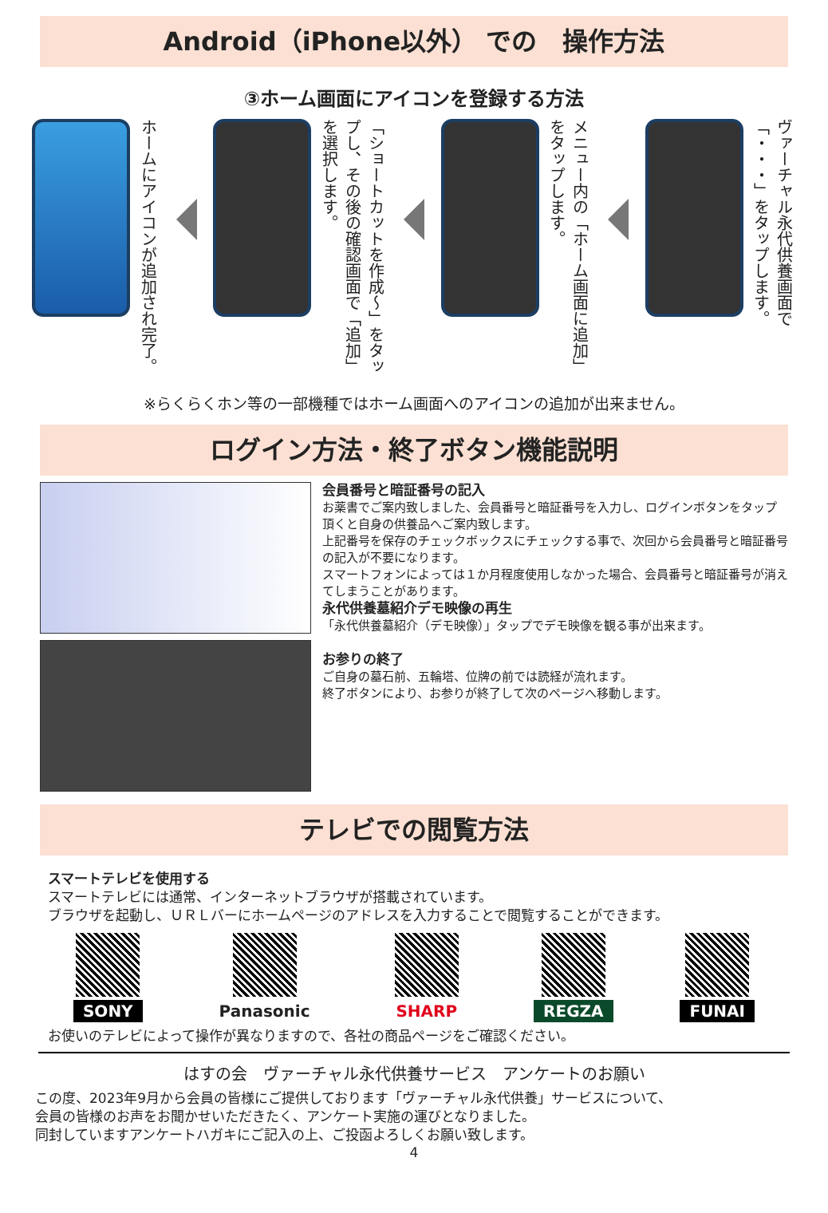Android（iPhone以外） での　操作方法
③ホーム画面にアイコンを登録する方法
ホームにアイコンが追加され完了。
「ショートカットを作成～」をタップし、その後の確認画面で「追加」を選択します。
メニュー内の「ホーム画面に追加」をタップします。
ヴァーチャル永代供養画面で「・・・」をタップします。
※らくらくホン等の一部機種ではホーム画面へのアイコンの追加が出来ません。
ログイン方法・終了ボタン機能説明
会員番号と暗証番号の記入
お薬書でご案内致しました、会員番号と暗証番号を入力し、ログインボタンをタップ頂くと自身の供養品へご案内致します。
上記番号を保存のチェックボックスにチェックする事で、次回から会員番号と暗証番号の記入が不要になります。
スマートフォンによっては１か月程度使用しなかった場合、会員番号と暗証番号が消えてしまうことがあります。
永代供養墓紹介デモ映像の再生
「永代供養墓紹介（デモ映像）」タップでデモ映像を観る事が出来ます。
お参りの終了
ご自身の墓石前、五輪塔、位牌の前では読経が流れます。
終了ボタンにより、お参りが終了して次のページへ移動します。
テレビでの閲覧方法
スマートテレビを使用する
スマートテレビには通常、インターネットブラウザが搭載されています。
ブラウザを起動し、ＵＲＬバーにホームページのアドレスを入力することで閲覧することができます。
SONY Panasonic SHARP REGZA FUNAI
お使いのテレビによって操作が異なりますので、各社の商品ページをご確認ください。
はすの会　ヴァーチャル永代供養サービス　アンケートのお願い
この度、2023年9月から会員の皆様にご提供しております「ヴァーチャル永代供養」サービスについて、
会員の皆様のお声をお聞かせいただきたく、アンケート実施の運びとなりました。
同封していますアンケートハガキにご記入の上、ご投函よろしくお願い致します。
4